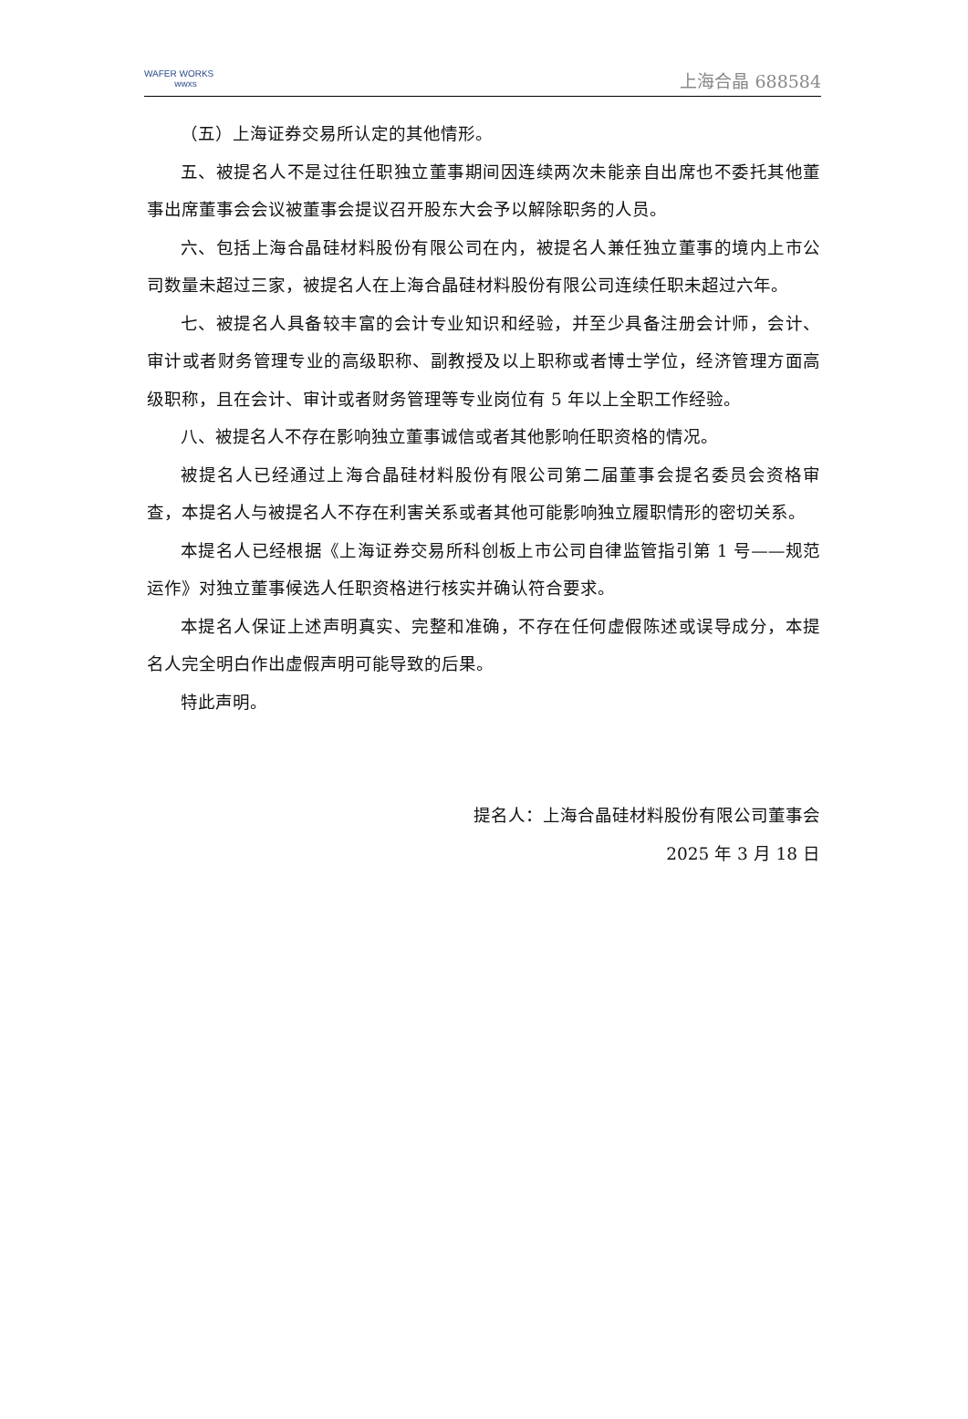WAFER WORKS
wwxs
上海合晶 688584
（五）上海证券交易所认定的其他情形。
五、被提名人不是过往任职独立董事期间因连续两次未能亲自出席也不委托其他董事出席董事会会议被董事会提议召开股东大会予以解除职务的人员。
六、包括上海合晶硅材料股份有限公司在内，被提名人兼任独立董事的境内上市公司数量未超过三家，被提名人在上海合晶硅材料股份有限公司连续任职未超过六年。
七、被提名人具备较丰富的会计专业知识和经验，并至少具备注册会计师，会计、审计或者财务管理专业的高级职称、副教授及以上职称或者博士学位，经济管理方面高级职称，且在会计、审计或者财务管理等专业岗位有 5 年以上全职工作经验。
八、被提名人不存在影响独立董事诚信或者其他影响任职资格的情况。
被提名人已经通过上海合晶硅材料股份有限公司第二届董事会提名委员会资格审查，本提名人与被提名人不存在利害关系或者其他可能影响独立履职情形的密切关系。
本提名人已经根据《上海证券交易所科创板上市公司自律监管指引第 1 号——规范运作》对独立董事候选人任职资格进行核实并确认符合要求。
本提名人保证上述声明真实、完整和准确，不存在任何虚假陈述或误导成分，本提名人完全明白作出虚假声明可能导致的后果。
特此声明。
提名人：上海合晶硅材料股份有限公司董事会
2025 年 3 月 18 日